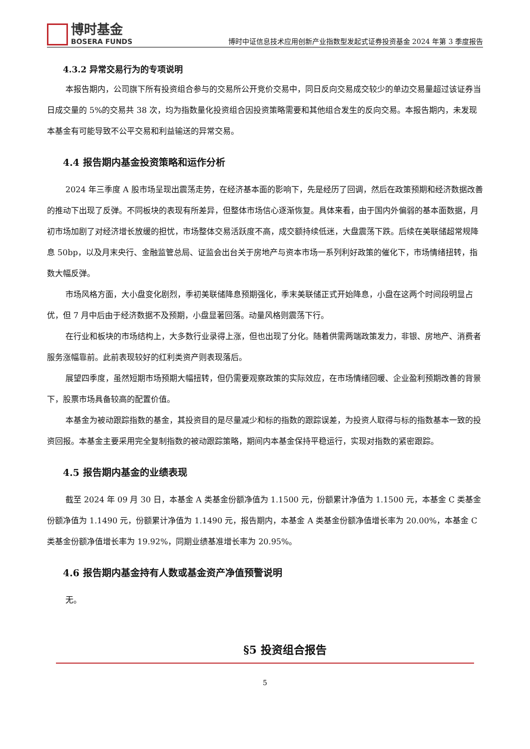博时基金
BOSERA FUNDS
博时中证信息技术应用创新产业指数型发起式证券投资基金 2024 年第 3 季度报告
4.3.2 异常交易行为的专项说明
本报告期内，公司旗下所有投资组合参与的交易所公开竞价交易中，同日反向交易成交较少的单边交易量超过该证券当日成交量的 5%的交易共 38 次，均为指数量化投资组合因投资策略需要和其他组合发生的反向交易。本报告期内，未发现本基金有可能导致不公平交易和利益输送的异常交易。
4.4 报告期内基金投资策略和运作分析
2024 年三季度 A 股市场呈现出震荡走势，在经济基本面的影响下，先是经历了回调，然后在政策预期和经济数据改善的推动下出现了反弹。不同板块的表现有所差异，但整体市场信心逐渐恢复。具体来看，由于国内外偏弱的基本面数据，月初市场加剧了对经济增长放缓的担忧，市场整体交易活跃度不高，成交额持续低迷，大盘震荡下跌。后续在美联储超常规降息 50bp，以及月末央行、金融监管总局、证监会出台关于房地产与资本市场一系列利好政策的催化下，市场情绪扭转，指数大幅反弹。
市场风格方面，大小盘变化剧烈，季初美联储降息预期强化，季末美联储正式开始降息，小盘在这两个时间段明显占优，但 7 月中后由于经济数据不及预期，小盘显著回落。动量风格则震荡下行。
在行业和板块的市场结构上，大多数行业录得上涨，但也出现了分化。随着供需两端政策发力，非银、房地产、消费者服务涨幅靠前。此前表现较好的红利类资产则表现落后。
展望四季度，虽然短期市场预期大幅扭转，但仍需要观察政策的实际效应，在市场情绪回暖、企业盈利预期改善的背景下，股票市场具备较高的配置价值。
本基金为被动跟踪指数的基金，其投资目的是尽量减少和标的指数的跟踪误差，为投资人取得与标的指数基本一致的投资回报。本基金主要采用完全复制指数的被动跟踪策略，期间内本基金保持平稳运行，实现对指数的紧密跟踪。
4.5 报告期内基金的业绩表现
截至 2024 年 09 月 30 日，本基金 A 类基金份额净值为 1.1500 元，份额累计净值为 1.1500 元，本基金 C 类基金份额净值为 1.1490 元，份额累计净值为 1.1490 元，报告期内，本基金 A 类基金份额净值增长率为 20.00%，本基金 C 类基金份额净值增长率为 19.92%，同期业绩基准增长率为 20.95%。
4.6 报告期内基金持有人数或基金资产净值预警说明
无。
§5 投资组合报告
5